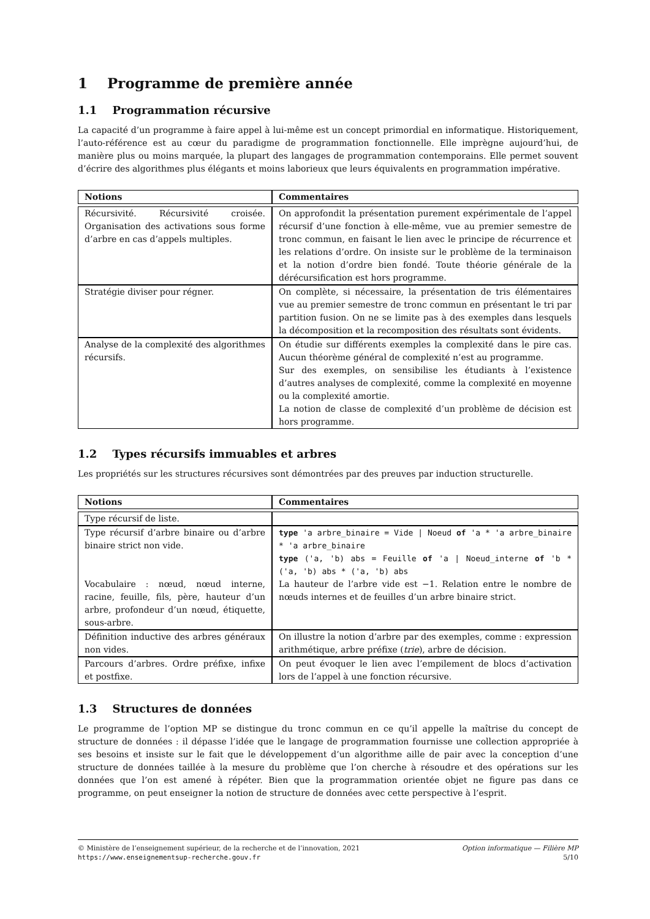1 Programme de première année
1.1 Programmation récursive
La capacité d’un programme à faire appel à lui-même est un concept primordial en informatique. Historiquement, l’auto-référence est au cœur du paradigme de programmation fonctionnelle. Elle imprègne aujourd’hui, de manière plus ou moins marquée, la plupart des langages de programmation contemporains. Elle permet souvent d’écrire des algorithmes plus élégants et moins laborieux que leurs équivalents en programmation impérative.
| Notions | Commentaires |
| --- | --- |
| Récursivité. Récursivité croisée. Organisation des activations sous forme d’arbre en cas d’appels multiples. | On approfondit la présentation purement expérimentale de l’appel récursif d’une fonction à elle-même, vue au premier semestre de tronc commun, en faisant le lien avec le principe de récurrence et les relations d’ordre. On insiste sur le problème de la terminaison et la notion d’ordre bien fondé. Toute théorie générale de la dérécursification est hors programme. |
| Stratégie diviser pour régner. | On complète, si nécessaire, la présentation de tris élémentaires vue au premier semestre de tronc commun en présentant le tri par partition fusion. On ne se limite pas à des exemples dans lesquels la décomposition et la recomposition des résultats sont évidents. |
| Analyse de la complexité des algorithmes récursifs. | On étudie sur différents exemples la complexité dans le pire cas. Aucun théorème général de complexité n’est au programme. Sur des exemples, on sensibilise les étudiants à l’existence d’autres analyses de complexité, comme la complexité en moyenne ou la complexité amortie. La notion de classe de complexité d’un problème de décision est hors programme. |
1.2 Types récursifs immuables et arbres
Les propriétés sur les structures récursives sont démontrées par des preuves par induction structurelle.
| Notions | Commentaires |
| --- | --- |
| Type récursif de liste. | |
| Type récursif d’arbre binaire ou d’arbre binaire strict non vide. Vocabulaire : nœud, nœud interne, racine, feuille, fils, père, hauteur d’un arbre, profondeur d’un nœud, étiquette, sous-arbre. | type 'a arbre_binaire = Vide / Noeud of 'a * 'a arbre_binaire * 'a arbre_binaire type ('a, 'b) abs = Feuille of 'a / Noeud_interne of 'b * ('a, 'b) abs * ('a, 'b) abs La hauteur de l’arbre vide est −1. Relation entre le nombre de nœuds internes et de feuilles d’un arbre binaire strict. |
| Définition inductive des arbres généraux non vides. | On illustre la notion d’arbre par des exemples, comme : expression arithmétique, arbre préfixe ( trie ), arbre de décision. |
| Parcours d’arbres. Ordre préfixe, infixe et postfixe. | On peut évoquer le lien avec l’empilement de blocs d’activation lors de l’appel à une fonction récursive. |
1.3 Structures de données
Le programme de l’option MP se distingue du tronc commun en ce qu’il appelle la maîtrise du concept de structure de données : il dépasse l’idée que le langage de programmation fournisse une collection appropriée à ses besoins et insiste sur le fait que le développement d’un algorithme aille de pair avec la conception d’une structure de données taillée à la mesure du problème que l’on cherche à résoudre et des opérations sur les données que l’on est amené à répéter. Bien que la programmation orientée objet ne figure pas dans ce programme, on peut enseigner la notion de structure de données avec cette perspective à l’esprit.
© Ministère de l’enseignement supérieur, de la recherche et de l’innovation, 2021
https://www.enseignementsup-recherche.gouv.fr
Option informatique — Filière MP
5/10